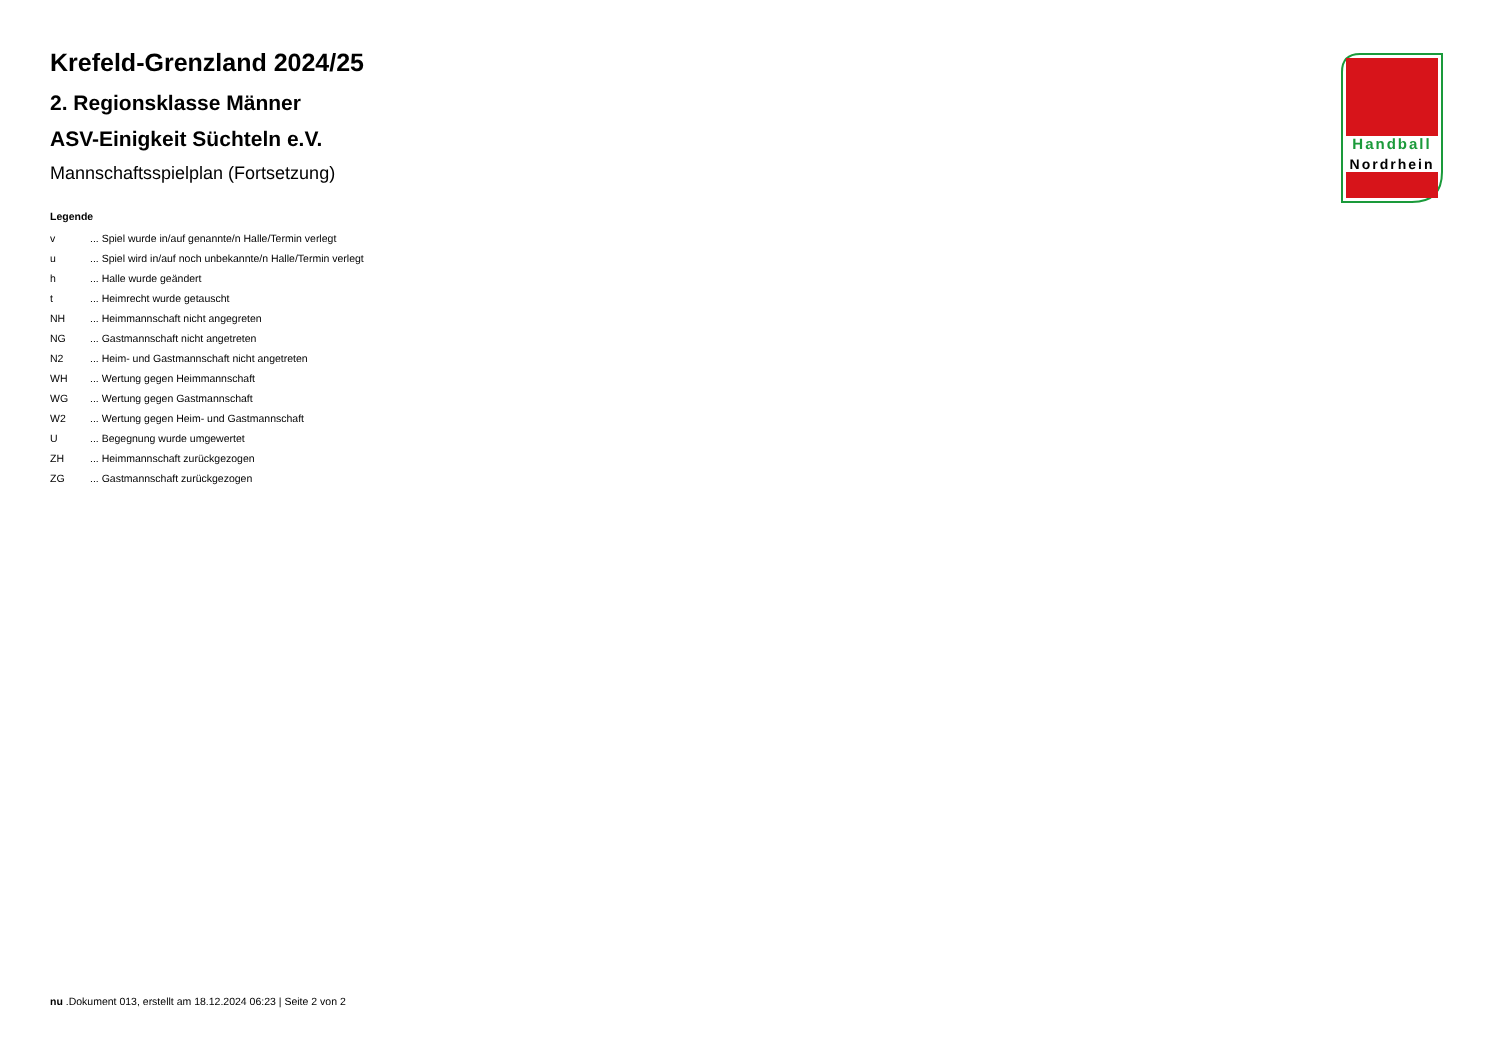Handball
Nordrhein
Krefeld-Grenzland 2024/25
2. Regionsklasse Männer
ASV-Einigkeit Süchteln e.V.
Mannschaftsspielplan (Fortsetzung)
Legende
| v | ... Spiel wurde in/auf genannte/n Halle/Termin verlegt |
| u | ... Spiel wird in/auf noch unbekannte/n Halle/Termin verlegt |
| h | ... Halle wurde geändert |
| t | ... Heimrecht wurde getauscht |
| NH | ... Heimmannschaft nicht angegreten |
| NG | ... Gastmannschaft nicht angetreten |
| N2 | ... Heim- und Gastmannschaft nicht angetreten |
| WH | ... Wertung gegen Heimmannschaft |
| WG | ... Wertung gegen Gastmannschaft |
| W2 | ... Wertung gegen Heim- und Gastmannschaft |
| U | ... Begegnung wurde umgewertet |
| ZH | ... Heimmannschaft zurückgezogen |
| ZG | ... Gastmannschaft zurückgezogen |
nu .Dokument 013, erstellt am 18.12.2024 06:23 | Seite 2 von 2